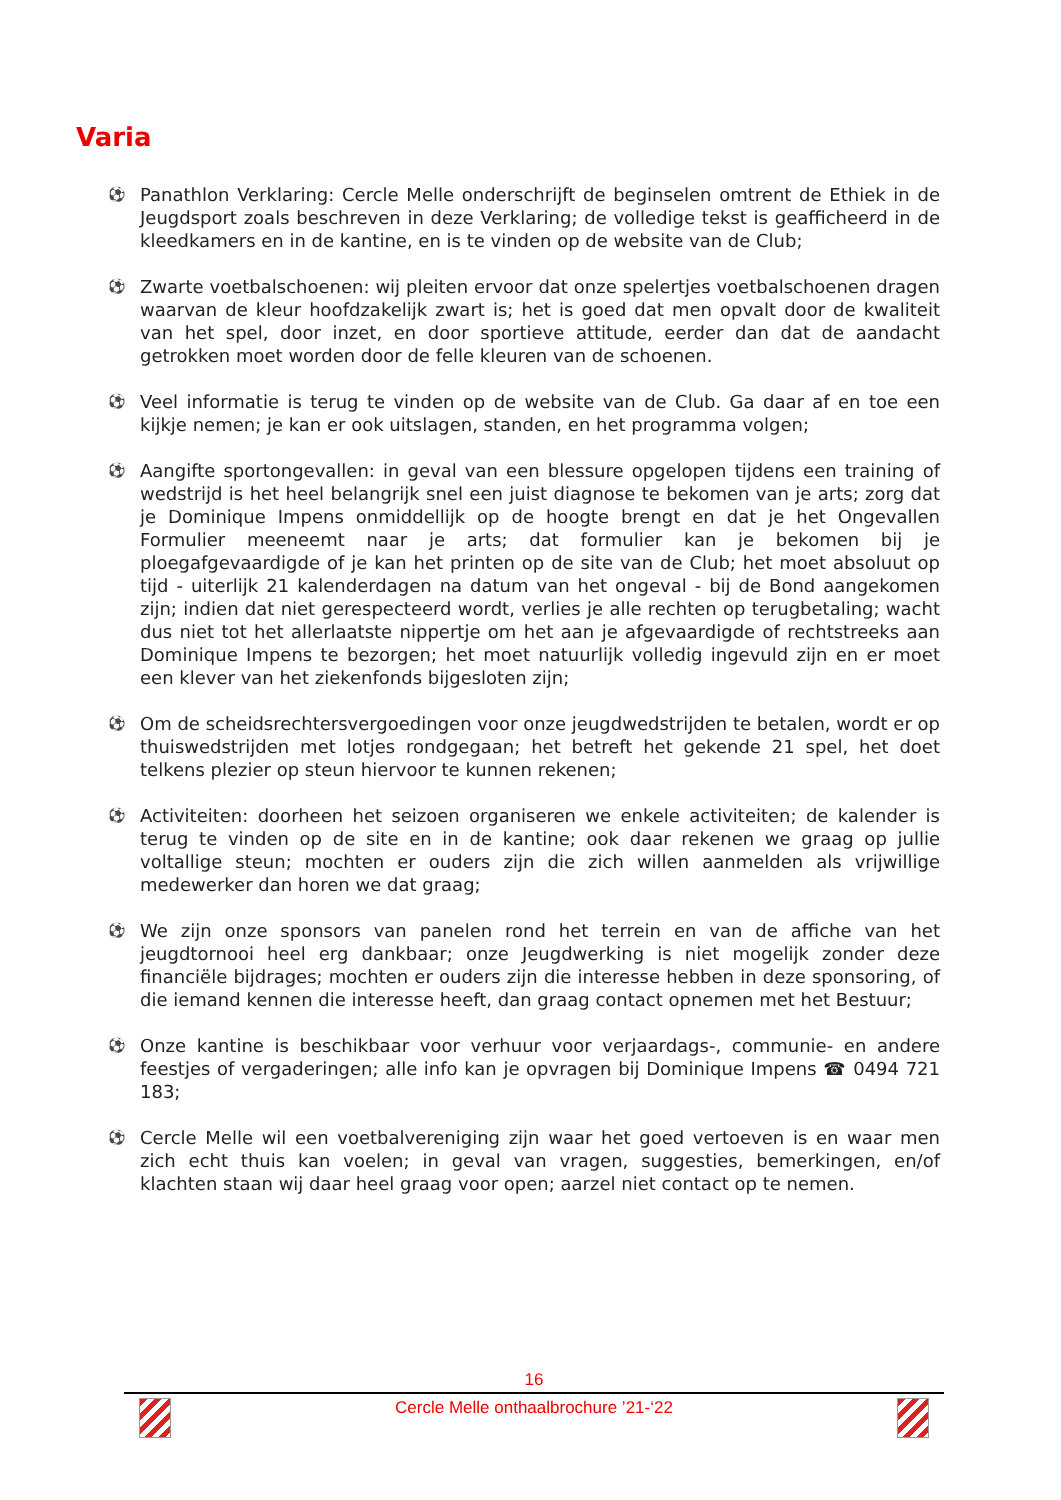Varia
⚽ Panathlon Verklaring: Cercle Melle onderschrijft de beginselen omtrent de Ethiek in de Jeugdsport zoals beschreven in deze Verklaring; de volledige tekst is geafficheerd in de kleedkamers en in de kantine, en is te vinden op de website van de Club;
⚽ Zwarte voetbalschoenen: wij pleiten ervoor dat onze spelertjes voetbalschoenen dragen waarvan de kleur hoofdzakelijk zwart is; het is goed dat men opvalt door de kwaliteit van het spel, door inzet, en door sportieve attitude, eerder dan dat de aandacht getrokken moet worden door de felle kleuren van de schoenen.
⚽ Veel informatie is terug te vinden op de website van de Club. Ga daar af en toe een kijkje nemen; je kan er ook uitslagen, standen, en het programma volgen;
⚽ Aangifte sportongevallen: in geval van een blessure opgelopen tijdens een training of wedstrijd is het heel belangrijk snel een juist diagnose te bekomen van je arts; zorg dat je Dominique Impens onmiddellijk op de hoogte brengt en dat je het Ongevallen Formulier meeneemt naar je arts; dat formulier kan je bekomen bij je ploegafgevaardigde of je kan het printen op de site van de Club; het moet absoluut op tijd - uiterlijk 21 kalenderdagen na datum van het ongeval - bij de Bond aangekomen zijn; indien dat niet gerespecteerd wordt, verlies je alle rechten op terugbetaling; wacht dus niet tot het allerlaatste nippertje om het aan je afgevaardigde of rechtstreeks aan Dominique Impens te bezorgen; het moet natuurlijk volledig ingevuld zijn en er moet een klever van het ziekenfonds bijgesloten zijn;
⚽ Om de scheidsrechtersvergoedingen voor onze jeugdwedstrijden te betalen, wordt er op thuiswedstrijden met lotjes rondgegaan; het betreft het gekende 21 spel, het doet telkens plezier op steun hiervoor te kunnen rekenen;
⚽ Activiteiten: doorheen het seizoen organiseren we enkele activiteiten; de kalender is terug te vinden op de site en in de kantine; ook daar rekenen we graag op jullie voltallige steun; mochten er ouders zijn die zich willen aanmelden als vrijwillige medewerker dan horen we dat graag;
⚽ We zijn onze sponsors van panelen rond het terrein en van de affiche van het jeugdtornooi heel erg dankbaar; onze Jeugdwerking is niet mogelijk zonder deze financiële bijdrages; mochten er ouders zijn die interesse hebben in deze sponsoring, of die iemand kennen die interesse heeft, dan graag contact opnemen met het Bestuur;
⚽ Onze kantine is beschikbaar voor verhuur voor verjaardags-, communie- en andere feestjes of vergaderingen; alle info kan je opvragen bij Dominique Impens ☎ 0494 721 183;
⚽ Cercle Melle wil een voetbalvereniging zijn waar het goed vertoeven is en waar men zich echt thuis kan voelen; in geval van vragen, suggesties, bemerkingen, en/of klachten staan wij daar heel graag voor open; aarzel niet contact op te nemen.
16
Cercle Melle onthaalbrochure ’21-‘22